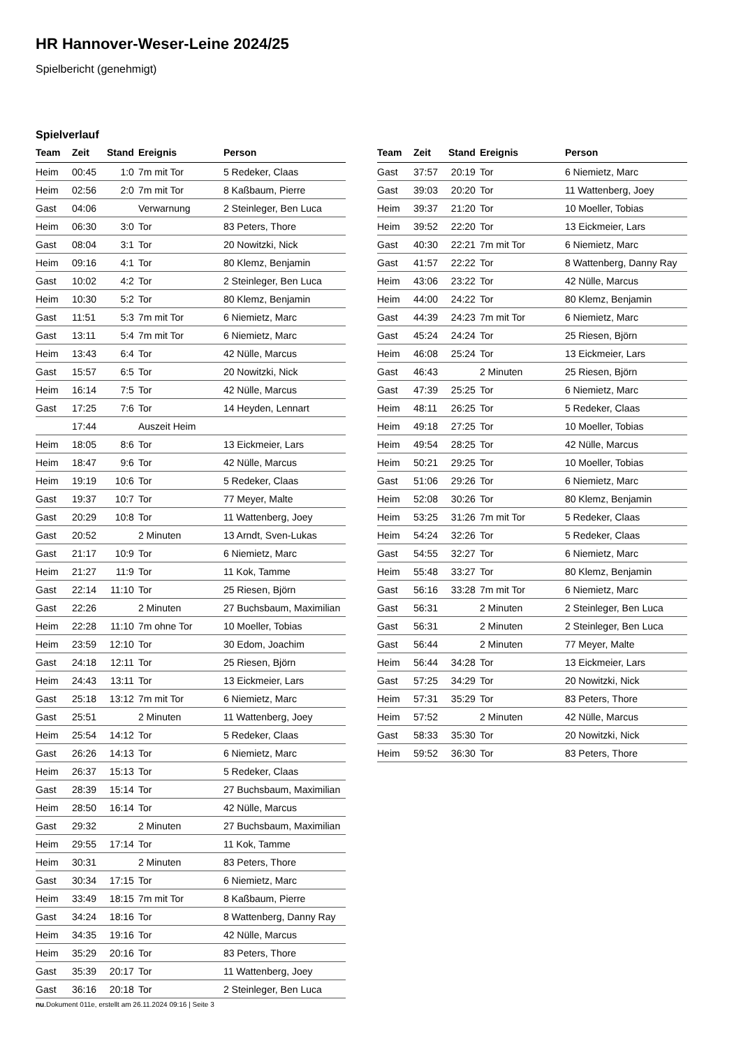HR Hannover-Weser-Leine 2024/25
Spielbericht (genehmigt)
Spielverlauf
| Team | Zeit | Stand | Ereignis | Person |
| --- | --- | --- | --- | --- |
| Heim | 00:45 | 1:0 | 7m mit Tor | 5 Redeker, Claas |
| Heim | 02:56 | 2:0 | 7m mit Tor | 8 Kaßbaum, Pierre |
| Gast | 04:06 | | Verwarnung | 2 Steinleger, Ben Luca |
| Heim | 06:30 | 3:0 | Tor | 83 Peters, Thore |
| Gast | 08:04 | 3:1 | Tor | 20 Nowitzki, Nick |
| Heim | 09:16 | 4:1 | Tor | 80 Klemz, Benjamin |
| Gast | 10:02 | 4:2 | Tor | 2 Steinleger, Ben Luca |
| Heim | 10:30 | 5:2 | Tor | 80 Klemz, Benjamin |
| Gast | 11:51 | 5:3 | 7m mit Tor | 6 Niemietz, Marc |
| Gast | 13:11 | 5:4 | 7m mit Tor | 6 Niemietz, Marc |
| Heim | 13:43 | 6:4 | Tor | 42 Nülle, Marcus |
| Gast | 15:57 | 6:5 | Tor | 20 Nowitzki, Nick |
| Heim | 16:14 | 7:5 | Tor | 42 Nülle, Marcus |
| Gast | 17:25 | 7:6 | Tor | 14 Heyden, Lennart |
| | 17:44 | | Auszeit Heim | |
| Heim | 18:05 | 8:6 | Tor | 13 Eickmeier, Lars |
| Heim | 18:47 | 9:6 | Tor | 42 Nülle, Marcus |
| Heim | 19:19 | 10:6 | Tor | 5 Redeker, Claas |
| Gast | 19:37 | 10:7 | Tor | 77 Meyer, Malte |
| Gast | 20:29 | 10:8 | Tor | 11 Wattenberg, Joey |
| Gast | 20:52 | | 2 Minuten | 13 Arndt, Sven-Lukas |
| Gast | 21:17 | 10:9 | Tor | 6 Niemietz, Marc |
| Heim | 21:27 | 11:9 | Tor | 11 Kok, Tamme |
| Gast | 22:14 | 11:10 | Tor | 25 Riesen, Björn |
| Gast | 22:26 | | 2 Minuten | 27 Buchsbaum, Maximilian |
| Heim | 22:28 | 11:10 | 7m ohne Tor | 10 Moeller, Tobias |
| Heim | 23:59 | 12:10 | Tor | 30 Edom, Joachim |
| Gast | 24:18 | 12:11 | Tor | 25 Riesen, Björn |
| Heim | 24:43 | 13:11 | Tor | 13 Eickmeier, Lars |
| Gast | 25:18 | 13:12 | 7m mit Tor | 6 Niemietz, Marc |
| Gast | 25:51 | | 2 Minuten | 11 Wattenberg, Joey |
| Heim | 25:54 | 14:12 | Tor | 5 Redeker, Claas |
| Gast | 26:26 | 14:13 | Tor | 6 Niemietz, Marc |
| Heim | 26:37 | 15:13 | Tor | 5 Redeker, Claas |
| Gast | 28:39 | 15:14 | Tor | 27 Buchsbaum, Maximilian |
| Heim | 28:50 | 16:14 | Tor | 42 Nülle, Marcus |
| Gast | 29:32 | | 2 Minuten | 27 Buchsbaum, Maximilian |
| Heim | 29:55 | 17:14 | Tor | 11 Kok, Tamme |
| Heim | 30:31 | | 2 Minuten | 83 Peters, Thore |
| Gast | 30:34 | 17:15 | Tor | 6 Niemietz, Marc |
| Heim | 33:49 | 18:15 | 7m mit Tor | 8 Kaßbaum, Pierre |
| Gast | 34:24 | 18:16 | Tor | 8 Wattenberg, Danny Ray |
| Heim | 34:35 | 19:16 | Tor | 42 Nülle, Marcus |
| Heim | 35:29 | 20:16 | Tor | 83 Peters, Thore |
| Gast | 35:39 | 20:17 | Tor | 11 Wattenberg, Joey |
| Gast | 36:16 | 20:18 | Tor | 2 Steinleger, Ben Luca |
| Team | Zeit | Stand | Ereignis | Person |
| --- | --- | --- | --- | --- |
| Gast | 37:57 | 20:19 | Tor | 6 Niemietz, Marc |
| Gast | 39:03 | 20:20 | Tor | 11 Wattenberg, Joey |
| Heim | 39:37 | 21:20 | Tor | 10 Moeller, Tobias |
| Heim | 39:52 | 22:20 | Tor | 13 Eickmeier, Lars |
| Gast | 40:30 | 22:21 | 7m mit Tor | 6 Niemietz, Marc |
| Gast | 41:57 | 22:22 | Tor | 8 Wattenberg, Danny Ray |
| Heim | 43:06 | 23:22 | Tor | 42 Nülle, Marcus |
| Heim | 44:00 | 24:22 | Tor | 80 Klemz, Benjamin |
| Gast | 44:39 | 24:23 | 7m mit Tor | 6 Niemietz, Marc |
| Gast | 45:24 | 24:24 | Tor | 25 Riesen, Björn |
| Heim | 46:08 | 25:24 | Tor | 13 Eickmeier, Lars |
| Gast | 46:43 | | 2 Minuten | 25 Riesen, Björn |
| Gast | 47:39 | 25:25 | Tor | 6 Niemietz, Marc |
| Heim | 48:11 | 26:25 | Tor | 5 Redeker, Claas |
| Heim | 49:18 | 27:25 | Tor | 10 Moeller, Tobias |
| Heim | 49:54 | 28:25 | Tor | 42 Nülle, Marcus |
| Heim | 50:21 | 29:25 | Tor | 10 Moeller, Tobias |
| Gast | 51:06 | 29:26 | Tor | 6 Niemietz, Marc |
| Heim | 52:08 | 30:26 | Tor | 80 Klemz, Benjamin |
| Heim | 53:25 | 31:26 | 7m mit Tor | 5 Redeker, Claas |
| Heim | 54:24 | 32:26 | Tor | 5 Redeker, Claas |
| Gast | 54:55 | 32:27 | Tor | 6 Niemietz, Marc |
| Heim | 55:48 | 33:27 | Tor | 80 Klemz, Benjamin |
| Gast | 56:16 | 33:28 | 7m mit Tor | 6 Niemietz, Marc |
| Gast | 56:31 | | 2 Minuten | 2 Steinleger, Ben Luca |
| Gast | 56:31 | | 2 Minuten | 2 Steinleger, Ben Luca |
| Gast | 56:44 | | 2 Minuten | 77 Meyer, Malte |
| Heim | 56:44 | 34:28 | Tor | 13 Eickmeier, Lars |
| Gast | 57:25 | 34:29 | Tor | 20 Nowitzki, Nick |
| Heim | 57:31 | 35:29 | Tor | 83 Peters, Thore |
| Heim | 57:52 | | 2 Minuten | 42 Nülle, Marcus |
| Gast | 58:33 | 35:30 | Tor | 20 Nowitzki, Nick |
| Heim | 59:52 | 36:30 | Tor | 83 Peters, Thore |
nu.Dokument 011e, erstellt am 26.11.2024 09:16 | Seite 3